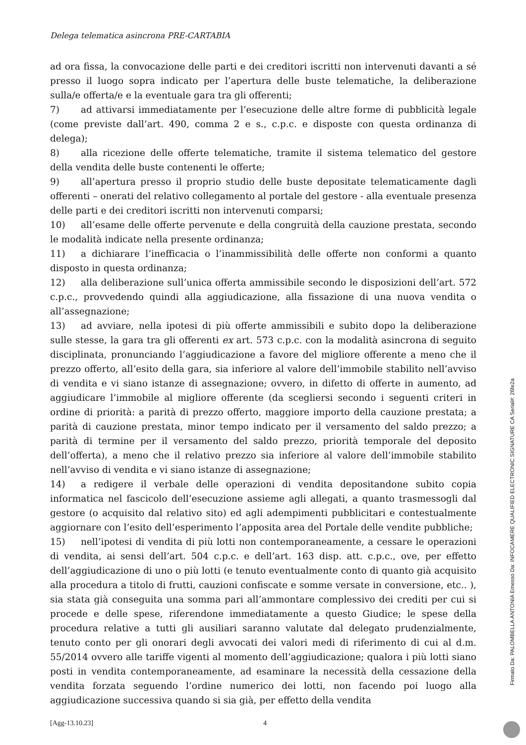Delega telematica asincrona PRE-CARTABIA
ad ora fissa, la convocazione delle parti e dei creditori iscritti non intervenuti davanti a sé presso il luogo sopra indicato per l’apertura delle buste telematiche, la deliberazione sulla/e offerta/e e la eventuale gara tra gli offerenti;
7) ad attivarsi immediatamente per l’esecuzione delle altre forme di pubblicità legale (come previste dall’art. 490, comma 2 e s., c.p.c. e disposte con questa ordinanza di delega);
8) alla ricezione delle offerte telematiche, tramite il sistema telematico del gestore della vendita delle buste contenenti le offerte;
9) all’apertura presso il proprio studio delle buste depositate telematicamente dagli offerenti – onerati del relativo collegamento al portale del gestore - alla eventuale presenza delle parti e dei creditori iscritti non intervenuti comparsi;
10) all’esame delle offerte pervenute e della congruità della cauzione prestata, secondo le modalità indicate nella presente ordinanza;
11) a dichiarare l’inefficacia o l’inammissibilità delle offerte non conformi a quanto disposto in questa ordinanza;
12) alla deliberazione sull’unica offerta ammissibile secondo le disposizioni dell’art. 572 c.p.c., provvedendo quindi alla aggiudicazione, alla fissazione di una nuova vendita o all’assegnazione;
13) ad avviare, nella ipotesi di più offerte ammissibili e subito dopo la deliberazione sulle stesse, la gara tra gli offerenti ex art. 573 c.p.c. con la modalità asincrona di seguito disciplinata, pronunciando l’aggiudicazione a favore del migliore offerente a meno che il prezzo offerto, all’esito della gara, sia inferiore al valore dell’immobile stabilito nell’avviso di vendita e vi siano istanze di assegnazione; ovvero, in difetto di offerte in aumento, ad aggiudicare l’immobile al migliore offerente (da scegliersi secondo i seguenti criteri in ordine di priorità: a parità di prezzo offerto, maggiore importo della cauzione prestata; a parità di cauzione prestata, minor tempo indicato per il versamento del saldo prezzo; a parità di termine per il versamento del saldo prezzo, priorità temporale del deposito dell’offerta), a meno che il relativo prezzo sia inferiore al valore dell’immobile stabilito nell’avviso di vendita e vi siano istanze di assegnazione;
14) a redigere il verbale delle operazioni di vendita depositandone subito copia informatica nel fascicolo dell’esecuzione assieme agli allegati, a quanto trasmessogli dal gestore (o acquisito dal relativo sito) ed agli adempimenti pubblicitari e contestualmente aggiornare con l’esito dell’esperimento l’apposita area del Portale delle vendite pubbliche;
15) nell’ipotesi di vendita di più lotti non contemporaneamente, a cessare le operazioni di vendita, ai sensi dell’art. 504 c.p.c. e dell’art. 163 disp. att. c.p.c., ove, per effetto dell’aggiudicazione di uno o più lotti (e tenuto eventualmente conto di quanto già acquisito alla procedura a titolo di frutti, cauzioni confiscate e somme versate in conversione, etc.. ), sia stata già conseguita una somma pari all’ammontare complessivo dei crediti per cui si procede e delle spese, riferendone immediatamente a questo Giudice; le spese della procedura relative a tutti gli ausiliari saranno valutate dal delegato prudenzialmente, tenuto conto per gli onorari degli avvocati dei valori medi di riferimento di cui al d.m. 55/2014 ovvero alle tariffe vigenti al momento dell’aggiudicazione; qualora i più lotti siano posti in vendita contemporaneamente, ad esaminare la necessità della cessazione della vendita forzata seguendo l’ordine numerico dei lotti, non facendo poi luogo alla aggiudicazione successiva quando si sia già, per effetto della vendita
[Agg-13.10.23] 4
Firmato Da: PALOMBELLA ANTONIA Emesso Da: INFOCAMERE QUALIFIED ELECTRONIC SIGNATURE CA Serial#: 26fe2a